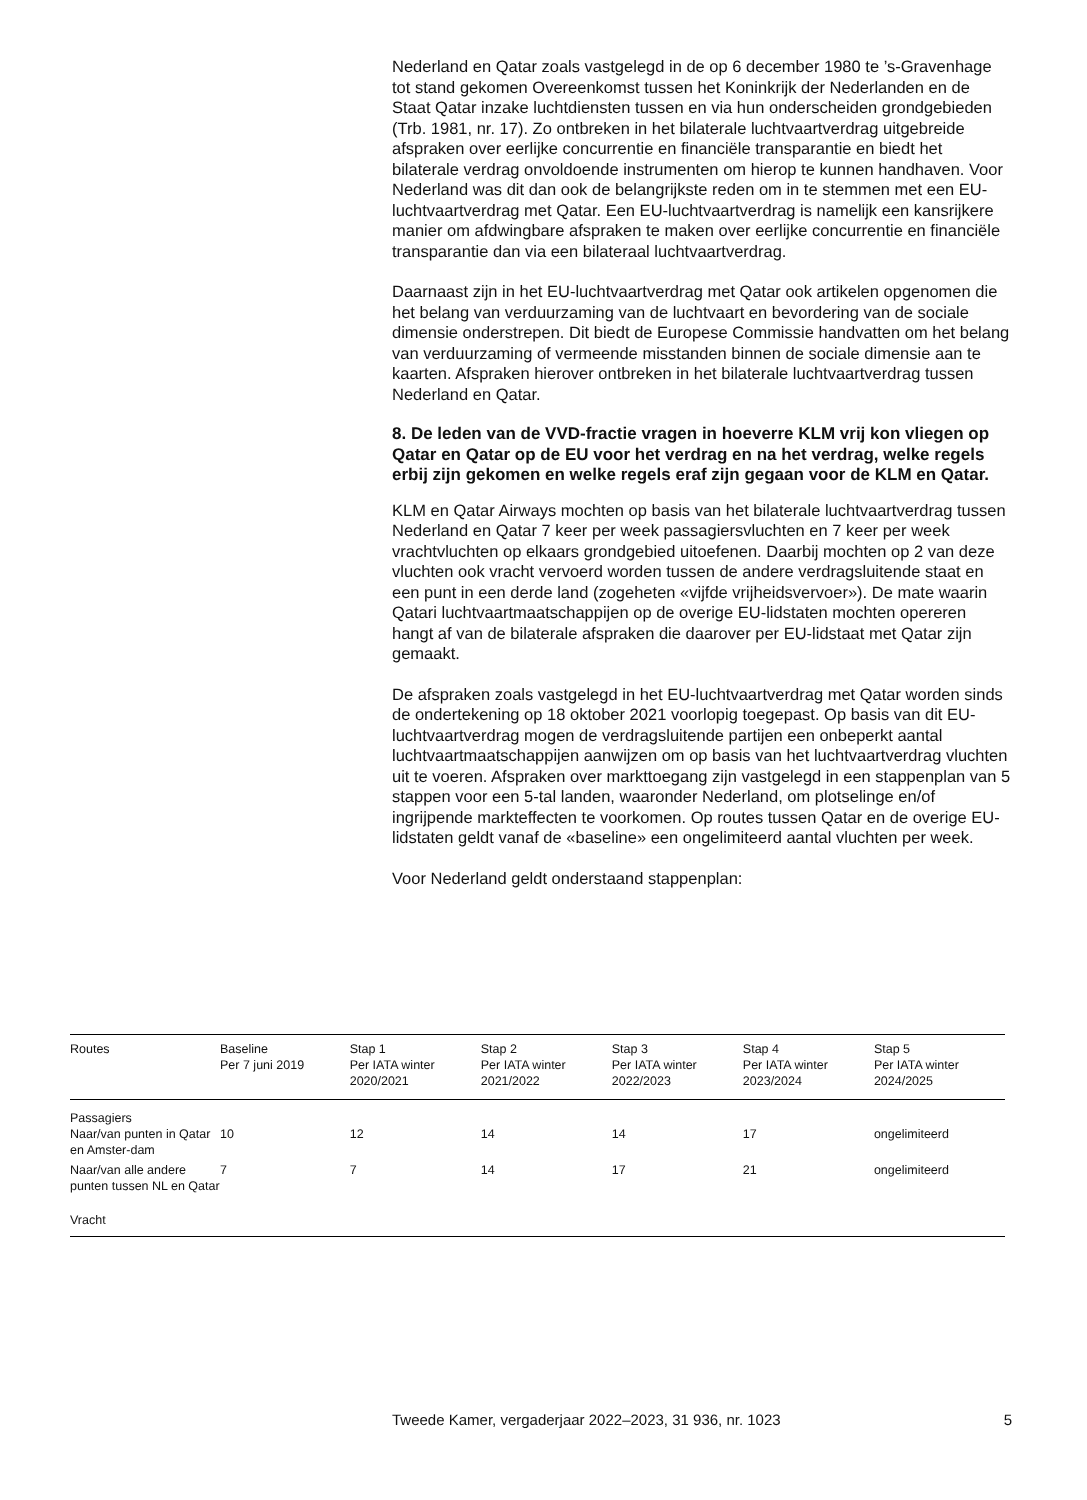Nederland en Qatar zoals vastgelegd in de op 6 december 1980 te ’s-Gravenhage tot stand gekomen Overeenkomst tussen het Koninkrijk der Nederlanden en de Staat Qatar inzake luchtdiensten tussen en via hun onderscheiden grondgebieden (Trb. 1981, nr. 17). Zo ontbreken in het bilaterale luchtvaartverdrag uitgebreide afspraken over eerlijke concurrentie en financiële transparantie en biedt het bilaterale verdrag onvoldoende instrumenten om hierop te kunnen handhaven. Voor Nederland was dit dan ook de belangrijkste reden om in te stemmen met een EU-luchtvaartverdrag met Qatar. Een EU-luchtvaartverdrag is namelijk een kansrijkere manier om afdwingbare afspraken te maken over eerlijke concurrentie en financiële transparantie dan via een bilateraal luchtvaartverdrag.
Daarnaast zijn in het EU-luchtvaartverdrag met Qatar ook artikelen opgenomen die het belang van verduurzaming van de luchtvaart en bevordering van de sociale dimensie onderstrepen. Dit biedt de Europese Commissie handvatten om het belang van verduurzaming of vermeende misstanden binnen de sociale dimensie aan te kaarten. Afspraken hierover ontbreken in het bilaterale luchtvaartverdrag tussen Nederland en Qatar.
8. De leden van de VVD-fractie vragen in hoeverre KLM vrij kon vliegen op Qatar en Qatar op de EU voor het verdrag en na het verdrag, welke regels erbij zijn gekomen en welke regels eraf zijn gegaan voor de KLM en Qatar.
KLM en Qatar Airways mochten op basis van het bilaterale luchtvaartverdrag tussen Nederland en Qatar 7 keer per week passagiersvluchten en 7 keer per week vrachtvluchten op elkaars grondgebied uitoefenen. Daarbij mochten op 2 van deze vluchten ook vracht vervoerd worden tussen de andere verdragsluitende staat en een punt in een derde land (zogeheten «vijfde vrijheidsvervoer»). De mate waarin Qatari luchtvaartmaatschappijen op de overige EU-lidstaten mochten opereren hangt af van de bilaterale afspraken die daarover per EU-lidstaat met Qatar zijn gemaakt.
De afspraken zoals vastgelegd in het EU-luchtvaartverdrag met Qatar worden sinds de ondertekening op 18 oktober 2021 voorlopig toegepast. Op basis van dit EU-luchtvaartverdrag mogen de verdragsluitende partijen een onbeperkt aantal luchtvaartmaatschappijen aanwijzen om op basis van het luchtvaartverdrag vluchten uit te voeren. Afspraken over markttoegang zijn vastgelegd in een stappenplan van 5 stappen voor een 5-tal landen, waaronder Nederland, om plotselinge en/of ingrijpende markteffecten te voorkomen. Op routes tussen Qatar en de overige EU-lidstaten geldt vanaf de «baseline» een ongelimiteerd aantal vluchten per week.
Voor Nederland geldt onderstaand stappenplan:
| Routes | Baseline Per 7 juni 2019 | Stap 1 Per IATA winter 2020/2021 | Stap 2 Per IATA winter 2021/2022 | Stap 3 Per IATA winter 2022/2023 | Stap 4 Per IATA winter 2023/2024 | Stap 5 Per IATA winter 2024/2025 |
| --- | --- | --- | --- | --- | --- | --- |
| Passagiers | | | | | | |
| Naar/van punten in Qatar en Amster-dam | 10 | 12 | 14 | 14 | 17 | ongelimiteerd |
| Naar/van alle andere punten tussen NL en Qatar | 7 | 7 | 14 | 17 | 21 | ongelimiteerd |
| Vracht | | | | | | |
Tweede Kamer, vergaderjaar 2022–2023, 31 936, nr. 1023 5